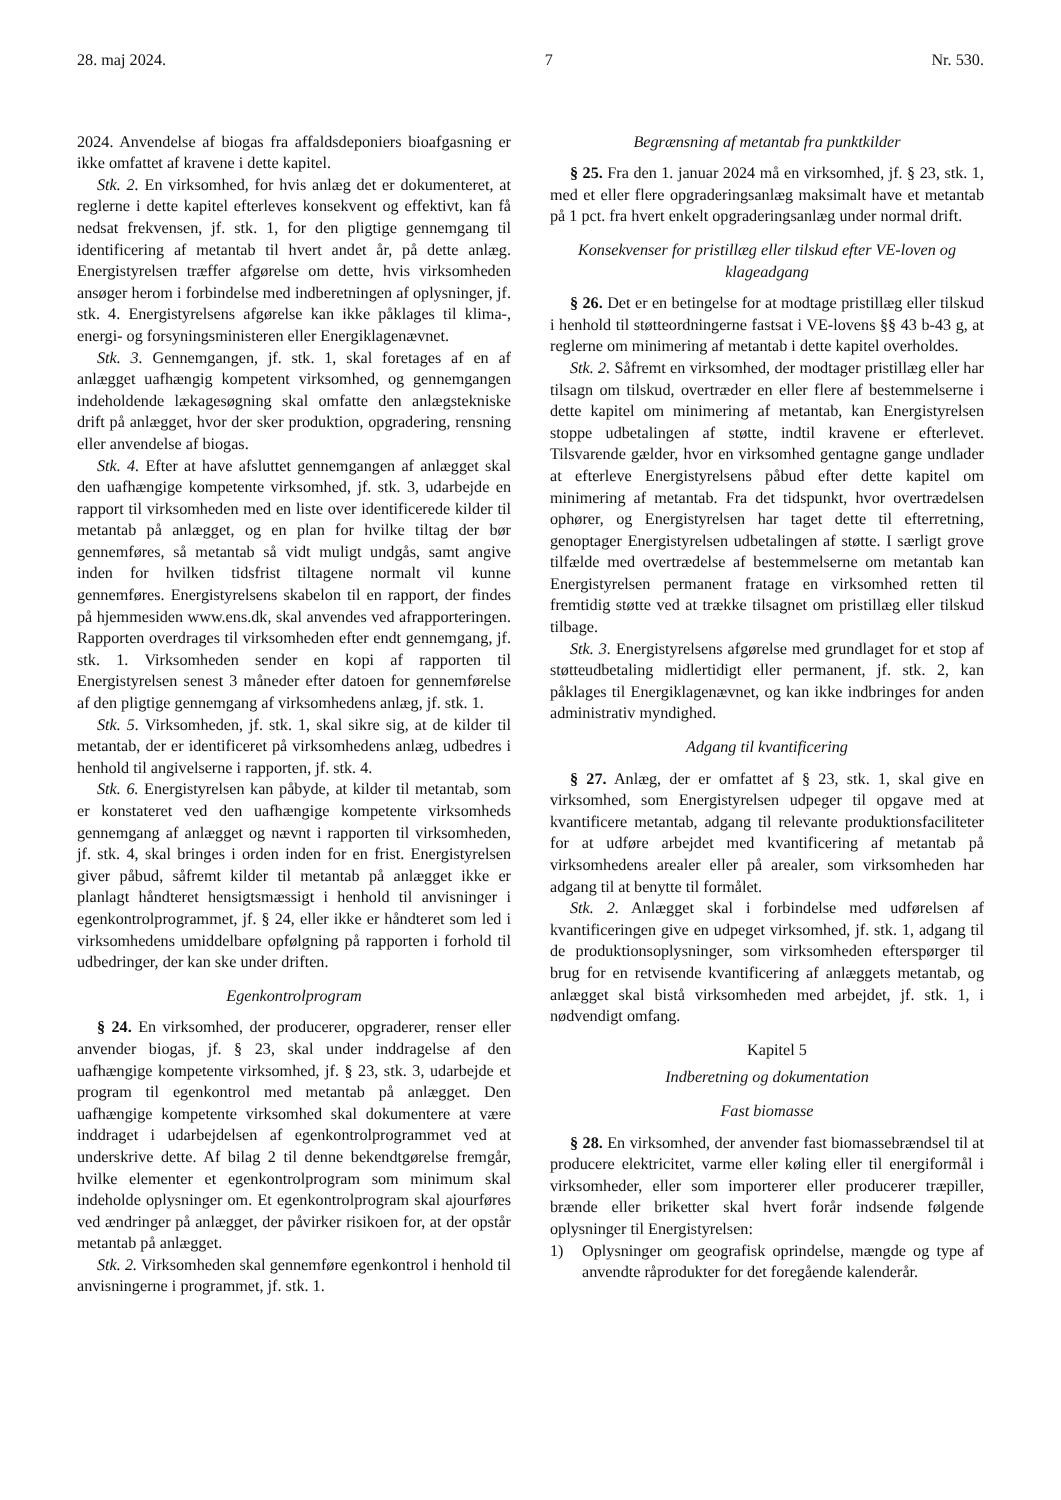28. maj 2024. 7 Nr. 530.
2024. Anvendelse af biogas fra affaldsdeponiers bioafgasning er ikke omfattet af kravene i dette kapitel.
Stk. 2. En virksomhed, for hvis anlæg det er dokumenteret, at reglerne i dette kapitel efterleves konsekvent og effektivt, kan få nedsat frekvensen, jf. stk. 1, for den pligtige gennemgang til identificering af metantab til hvert andet år, på dette anlæg. Energistyrelsen træffer afgørelse om dette, hvis virksomheden ansøger herom i forbindelse med indberetningen af oplysninger, jf. stk. 4. Energistyrelsens afgørelse kan ikke påklages til klima-, energi- og forsyningsministeren eller Energiklagenævnet.
Stk. 3. Gennemgangen, jf. stk. 1, skal foretages af en af anlægget uafhængig kompetent virksomhed, og gennemgangen indeholdende lækagesøgning skal omfatte den anlægstekniske drift på anlægget, hvor der sker produktion, opgradering, rensning eller anvendelse af biogas.
Stk. 4. Efter at have afsluttet gennemgangen af anlægget skal den uafhængige kompetente virksomhed, jf. stk. 3, udarbejde en rapport til virksomheden med en liste over identificerede kilder til metantab på anlægget, og en plan for hvilke tiltag der bør gennemføres, så metantab så vidt muligt undgås, samt angive inden for hvilken tidsfrist tiltagene normalt vil kunne gennemføres. Energistyrelsens skabelon til en rapport, der findes på hjemmesiden www.ens.dk, skal anvendes ved afrapporteringen. Rapporten overdrages til virksomheden efter endt gennemgang, jf. stk. 1. Virksomheden sender en kopi af rapporten til Energistyrelsen senest 3 måneder efter datoen for gennemførelse af den pligtige gennemgang af virksomhedens anlæg, jf. stk. 1.
Stk. 5. Virksomheden, jf. stk. 1, skal sikre sig, at de kilder til metantab, der er identificeret på virksomhedens anlæg, udbedres i henhold til angivelserne i rapporten, jf. stk. 4.
Stk. 6. Energistyrelsen kan påbyde, at kilder til metantab, som er konstateret ved den uafhængige kompetente virksomheds gennemgang af anlægget og nævnt i rapporten til virksomheden, jf. stk. 4, skal bringes i orden inden for en frist. Energistyrelsen giver påbud, såfremt kilder til metantab på anlægget ikke er planlagt håndteret hensigtsmæssigt i henhold til anvisninger i egenkontrolprogrammet, jf. § 24, eller ikke er håndteret som led i virksomhedens umiddelbare opfølgning på rapporten i forhold til udbedringer, der kan ske under driften.
Egenkontrolprogram
§ 24. En virksomhed, der producerer, opgraderer, renser eller anvender biogas, jf. § 23, skal under inddragelse af den uafhængige kompetente virksomhed, jf. § 23, stk. 3, udarbejde et program til egenkontrol med metantab på anlægget. Den uafhængige kompetente virksomhed skal dokumentere at være inddraget i udarbejdelsen af egenkontrolprogrammet ved at underskrive dette. Af bilag 2 til denne bekendtgørelse fremgår, hvilke elementer et egenkontrolprogram som minimum skal indeholde oplysninger om. Et egenkontrolprogram skal ajourføres ved ændringer på anlægget, der påvirker risikoen for, at der opstår metantab på anlægget.
Stk. 2. Virksomheden skal gennemføre egenkontrol i henhold til anvisningerne i programmet, jf. stk. 1.
Begrænsning af metantab fra punktkilder
§ 25. Fra den 1. januar 2024 må en virksomhed, jf. § 23, stk. 1, med et eller flere opgraderingsanlæg maksimalt have et metantab på 1 pct. fra hvert enkelt opgraderingsanlæg under normal drift.
Konsekvenser for pristillæg eller tilskud efter VE-loven og klageadgang
§ 26. Det er en betingelse for at modtage pristillæg eller tilskud i henhold til støtteordningerne fastsat i VE-lovens §§ 43 b-43 g, at reglerne om minimering af metantab i dette kapitel overholdes.
Stk. 2. Såfremt en virksomhed, der modtager pristillæg eller har tilsagn om tilskud, overtræder en eller flere af bestemmelserne i dette kapitel om minimering af metantab, kan Energistyrelsen stoppe udbetalingen af støtte, indtil kravene er efterlevet. Tilsvarende gælder, hvor en virksomhed gentagne gange undlader at efterleve Energistyrelsens påbud efter dette kapitel om minimering af metantab. Fra det tidspunkt, hvor overtrædelsen ophører, og Energistyrelsen har taget dette til efterretning, genoptager Energistyrelsen udbetalingen af støtte. I særligt grove tilfælde med overtrædelse af bestemmelserne om metantab kan Energistyrelsen permanent fratage en virksomhed retten til fremtidig støtte ved at trække tilsagnet om pristillæg eller tilskud tilbage.
Stk. 3. Energistyrelsens afgørelse med grundlaget for et stop af støtteudbetaling midlertidigt eller permanent, jf. stk. 2, kan påklages til Energiklagenævnet, og kan ikke indbringes for anden administrativ myndighed.
Adgang til kvantificering
§ 27. Anlæg, der er omfattet af § 23, stk. 1, skal give en virksomhed, som Energistyrelsen udpeger til opgave med at kvantificere metantab, adgang til relevante produktionsfaciliteter for at udføre arbejdet med kvantificering af metantab på virksomhedens arealer eller på arealer, som virksomheden har adgang til at benytte til formålet.
Stk. 2. Anlægget skal i forbindelse med udførelsen af kvantificeringen give en udpeget virksomhed, jf. stk. 1, adgang til de produktionsoplysninger, som virksomheden efterspørger til brug for en retvisende kvantificering af anlæggets metantab, og anlægget skal bistå virksomheden med arbejdet, jf. stk. 1, i nødvendigt omfang.
Kapitel 5
Indberetning og dokumentation
Fast biomasse
§ 28. En virksomhed, der anvender fast biomassebrændsel til at producere elektricitet, varme eller køling eller til energiformål i virksomheder, eller som importerer eller producerer træpiller, brænde eller briketter skal hvert forår indsende følgende oplysninger til Energistyrelsen:
1) Oplysninger om geografisk oprindelse, mængde og type af anvendte råprodukter for det foregående kalenderår.